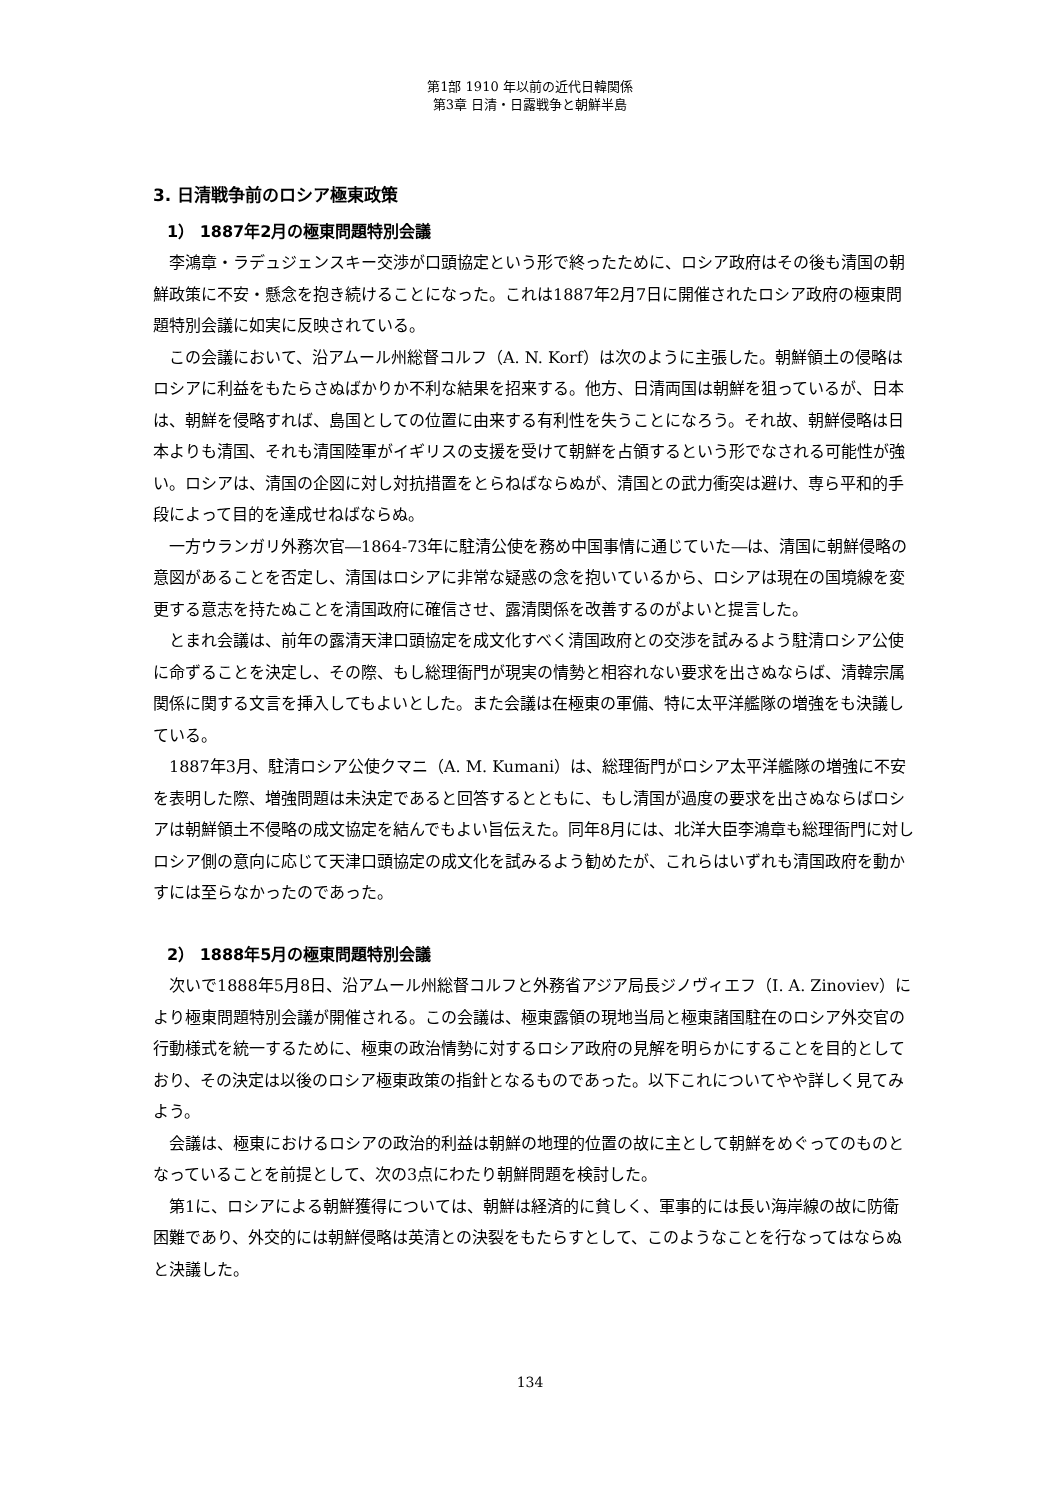第1部 1910 年以前の近代日韓関係
第3章 日清・日露戦争と朝鮮半島
3. 日清戦争前のロシア極東政策
1） 1887年2月の極東問題特別会議
李鴻章・ラデュジェンスキー交渉が口頭協定という形で終ったために、ロシア政府はその後も清国の朝鮮政策に不安・懸念を抱き続けることになった。これは1887年2月7日に開催されたロシア政府の極東問題特別会議に如実に反映されている。
この会議において、沿アムール州総督コルフ（A. N. Korf）は次のように主張した。朝鮮領土の侵略はロシアに利益をもたらさぬばかりか不利な結果を招来する。他方、日清両国は朝鮮を狙っているが、日本は、朝鮮を侵略すれば、島国としての位置に由来する有利性を失うことになろう。それ故、朝鮮侵略は日本よりも清国、それも清国陸軍がイギリスの支援を受けて朝鮮を占領するという形でなされる可能性が強い。ロシアは、清国の企図に対し対抗措置をとらねばならぬが、清国との武力衝突は避け、専ら平和的手段によって目的を達成せねばならぬ。
一方ウランガリ外務次官―1864-73年に駐清公使を務め中国事情に通じていた―は、清国に朝鮮侵略の意図があることを否定し、清国はロシアに非常な疑惑の念を抱いているから、ロシアは現在の国境線を変更する意志を持たぬことを清国政府に確信させ、露清関係を改善するのがよいと提言した。
とまれ会議は、前年の露清天津口頭協定を成文化すべく清国政府との交渉を試みるよう駐清ロシア公使に命ずることを決定し、その際、もし総理衙門が現実の情勢と相容れない要求を出さぬならば、清韓宗属関係に関する文言を挿入してもよいとした。また会議は在極東の軍備、特に太平洋艦隊の増強をも決議している。
1887年3月、駐清ロシア公使クマニ（A. M. Kumani）は、総理衙門がロシア太平洋艦隊の増強に不安を表明した際、増強問題は未決定であると回答するとともに、もし清国が過度の要求を出さぬならばロシアは朝鮮領土不侵略の成文協定を結んでもよい旨伝えた。同年8月には、北洋大臣李鴻章も総理衙門に対しロシア側の意向に応じて天津口頭協定の成文化を試みるよう勧めたが、これらはいずれも清国政府を動かすには至らなかったのであった。
2） 1888年5月の極東問題特別会議
次いで1888年5月8日、沿アムール州総督コルフと外務省アジア局長ジノヴィエフ（I. A. Zinoviev）により極東問題特別会議が開催される。この会議は、極東露領の現地当局と極東諸国駐在のロシア外交官の行動様式を統一するために、極東の政治情勢に対するロシア政府の見解を明らかにすることを目的としており、その決定は以後のロシア極東政策の指針となるものであった。以下これについてやや詳しく見てみよう。
会議は、極東におけるロシアの政治的利益は朝鮮の地理的位置の故に主として朝鮮をめぐってのものとなっていることを前提として、次の3点にわたり朝鮮問題を検討した。
第1に、ロシアによる朝鮮獲得については、朝鮮は経済的に貧しく、軍事的には長い海岸線の故に防衛困難であり、外交的には朝鮮侵略は英清との決裂をもたらすとして、このようなことを行なってはならぬと決議した。
134